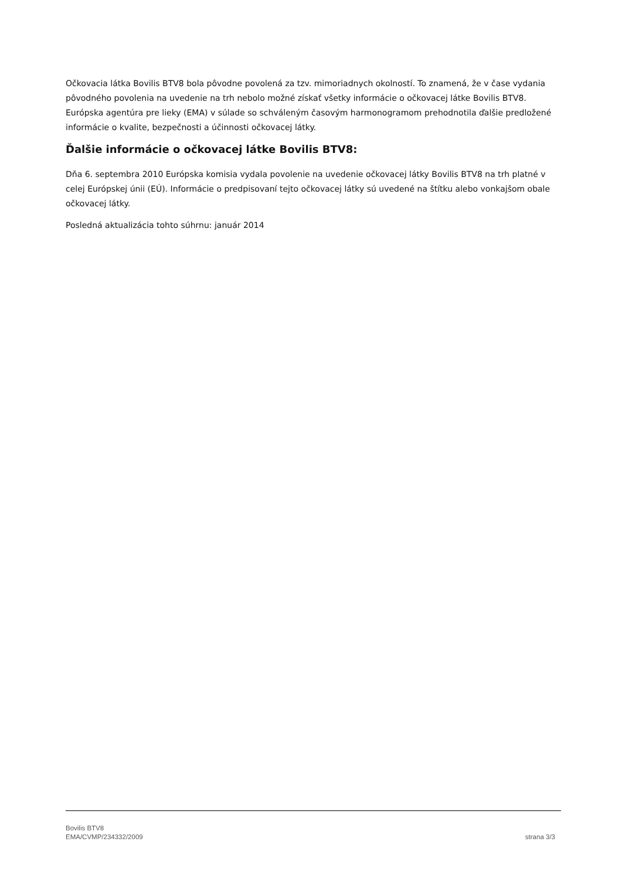Očkovacia látka Bovilis BTV8 bola pôvodne povolená za tzv. mimoriadnych okolností. To znamená, že v čase vydania pôvodného povolenia na uvedenie na trh nebolo možné získať všetky informácie o očkovacej látke Bovilis BTV8. Európska agentúra pre lieky (EMA) v súlade so schváleným časovým harmonogramom prehodnotila ďalšie predložené informácie o kvalite, bezpečnosti a účinnosti očkovacej látky.
Ďalšie informácie o očkovacej látke Bovilis BTV8:
Dňa 6. septembra 2010 Európska komisia vydala povolenie na uvedenie očkovacej látky Bovilis BTV8 na trh platné v celej Európskej únii (EÚ). Informácie o predpisovaní tejto očkovacej látky sú uvedené na štítku alebo vonkajšom obale očkovacej látky.
Posledná aktualizácia tohto súhrnu: január 2014
Bovilis BTV8
EMA/CVMP/234332/2009 strana 3/3